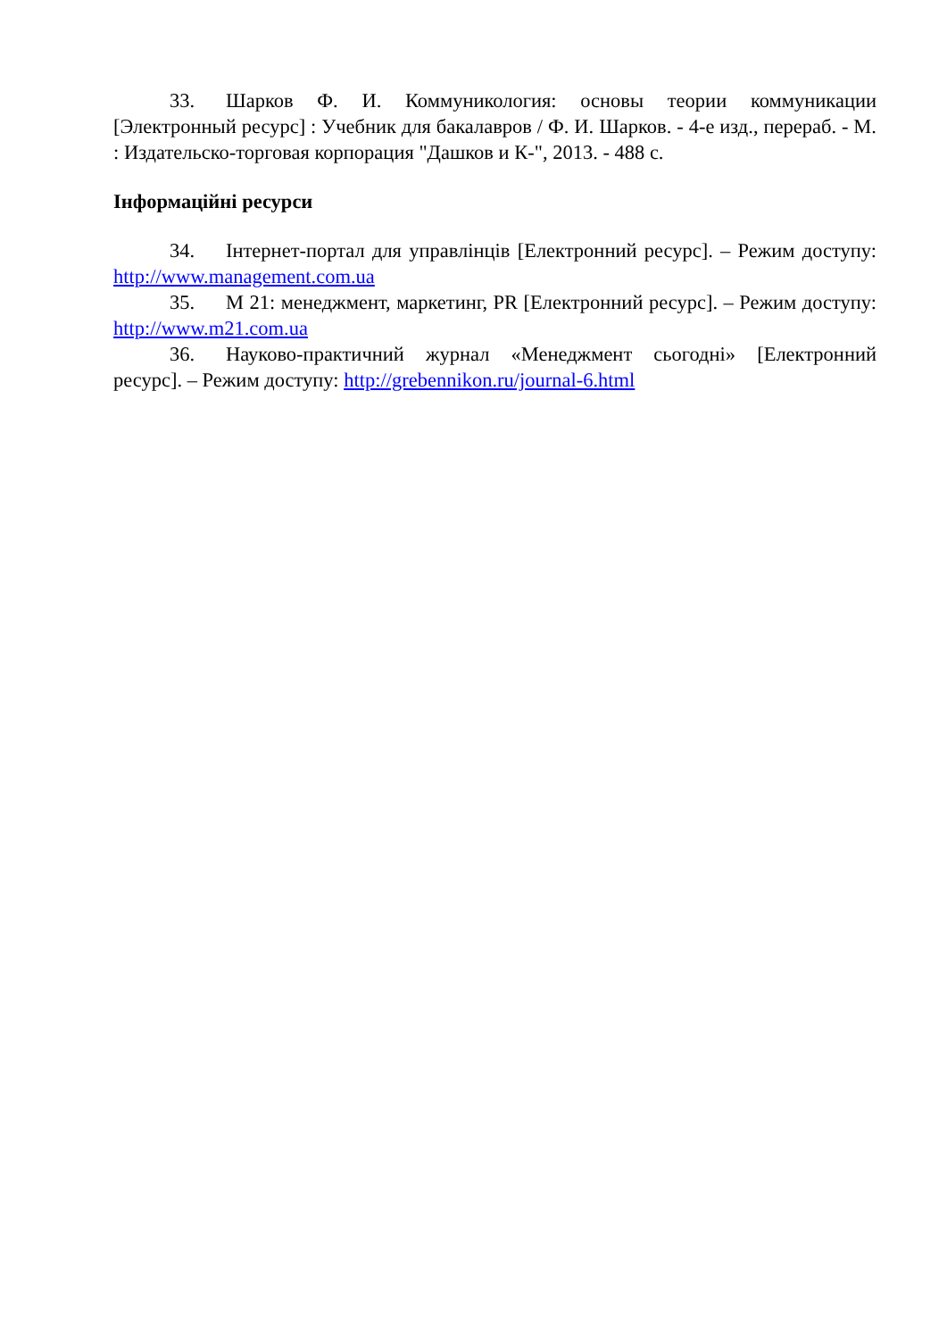33. Шарков Ф. И. Коммуникология: основы теории коммуникации [Электронный ресурс] : Учебник для бакалавров / Ф. И. Шарков. - 4-е изд., перераб. - М. : Издательско-торговая корпорация "Дашков и К-", 2013. - 488 с.
Інформаційні ресурси
34. Інтернет-портал для управлінців [Електронний ресурс]. – Режим доступу: http://www.management.com.ua
35. М 21: менеджмент, маркетинг, PR [Електронний ресурс]. – Режим доступу: http://www.m21.com.ua
36. Науково-практичний журнал «Менеджмент сьогодні» [Електронний ресурс]. – Режим доступу: http://grebennikon.ru/journal-6.html